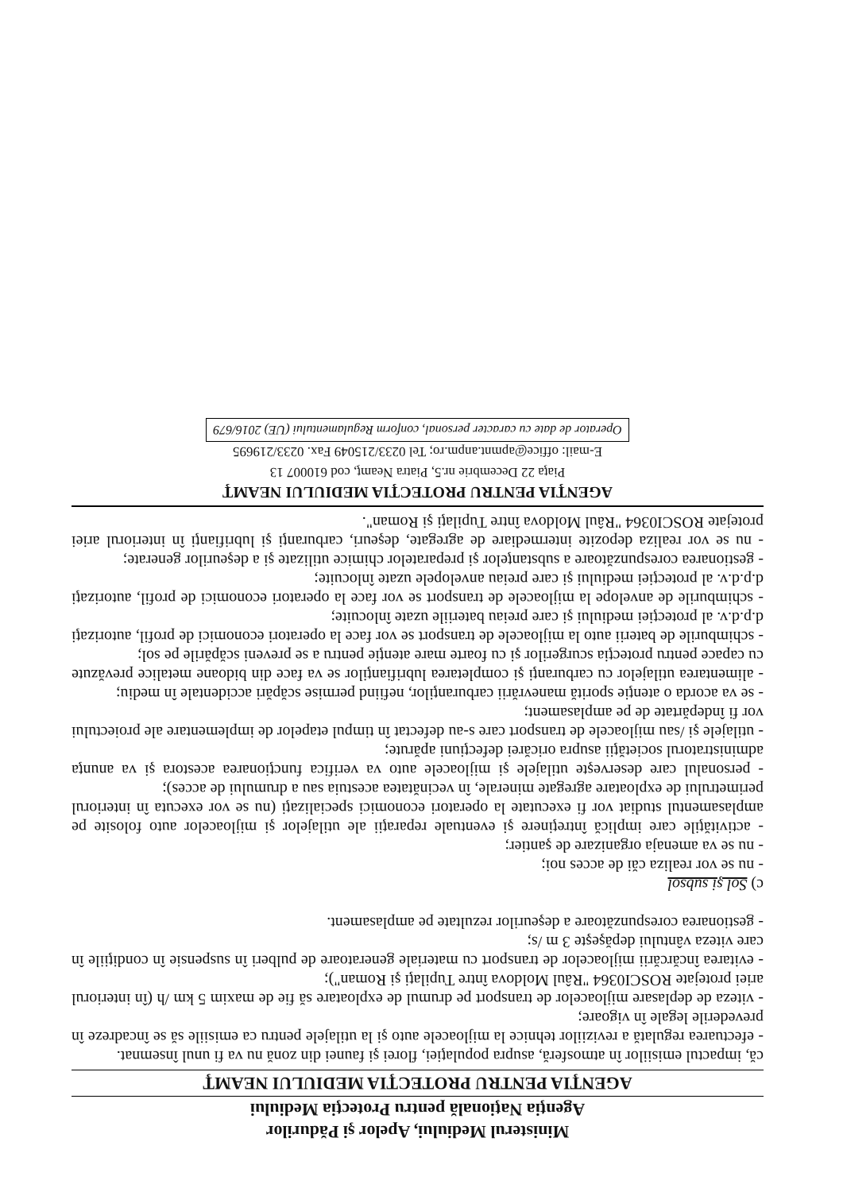Ministerul Mediului, Apelor şi Pădurilor
Agenţia Naţională pentru Protecţia Mediului
AGENŢIA PENTRU PROTECŢIA MEDIULUI NEAMŢ
că, impactul emisiilor în atmosferă, asupra populaţiei, florei şi faunei din zonă nu va fi unul însemnat.
- efectuarea regulată a reviziilor tehnice la mijloacele auto şi la utilajele pentru ca emisiile să se încadreze în prevederile legale în vigoare;
- viteza de deplasare mijloacelor de transport pe drumul de exploatare să fie de maxim 5 km /h (în interiorul ariei protejate ROSCI0364 "Râul Moldova între Tupilaţi şi Roman");
- evitarea încărcării mijloacelor de transport cu materiale generatoare de pulberi în suspensie în condiţiile în care viteza vântului depăşeşte 3 m /s;
- gestionarea corespunzătoare a deşeurilor rezultate pe amplasament.
c) Sol şi subsol
- nu se vor realiza căi de acces noi;
- nu se va amenaja organizare de şantier;
- activităţile care implică întreţinere şi eventuale reparaţii ale utilajelor şi mijloacelor auto folosite pe amplasamentul studiat vor fi executate la operatori economici specializaţi (nu se vor executa în interiorul perimetrului de exploatare agregate minerale, în vecinătatea acestuia sau a drumului de acces);
- personalul care deserveşte utilajele şi mijloacele auto va verifica funcţionarea acestora şi va anunţa administratorul societăţii asupra oricărei defecţiuni apărute;
- utilajele şi /sau mijloacele de transport care s-au defectat în timpul etapelor de implementare ale proiectului vor fi îndepărtate de pe amplasament;
- se va acorda o atenţie sporită manevrării carburanţilor, nefiind permise scăpări accidentale în mediu;
- alimentarea utilajelor cu carburanţi şi completarea lubrifianţilor se va face din bidoane metalice prevăzute cu capace pentru protecţia scurgerilor şi cu foarte mare atenţie pentru a se preveni scăpările pe sol;
- schimburile de baterii auto la mijloacele de transport se vor face la operatori economici de profil, autorizaţi d.p.d.v. al protecţiei mediului şi care preiau bateriile uzate înlocuite;
- schimburile de anvelope la mijloacele de transport se vor face la operatori economici de profil, autorizaţi d.p.d.v. al protecţiei mediului şi care preiau anvelopele uzate înlocuite;
- gestionarea corespunzătoare a substanţelor şi preparatelor chimice utilizate şi a deşeurilor generate;
- nu se vor realiza depozite intermediare de agregate, deşeuri, carburanţi şi lubrifianţi în interiorul ariei protejate ROSCI0364 "Râul Moldova între Tupilaţi şi Roman".
AGENŢIA PENTRU PROTECŢIA MEDIULUI NEAMŢ
Piaţa 22 Decembrie nr.5, Piatra Neamţ, cod 610007 13
E-mail: office@apmnt.anpm.ro; Tel 0233/215049 Fax. 0233/219695
Operator de date cu caracter personal, conform Regulamentului (UE) 2016/679